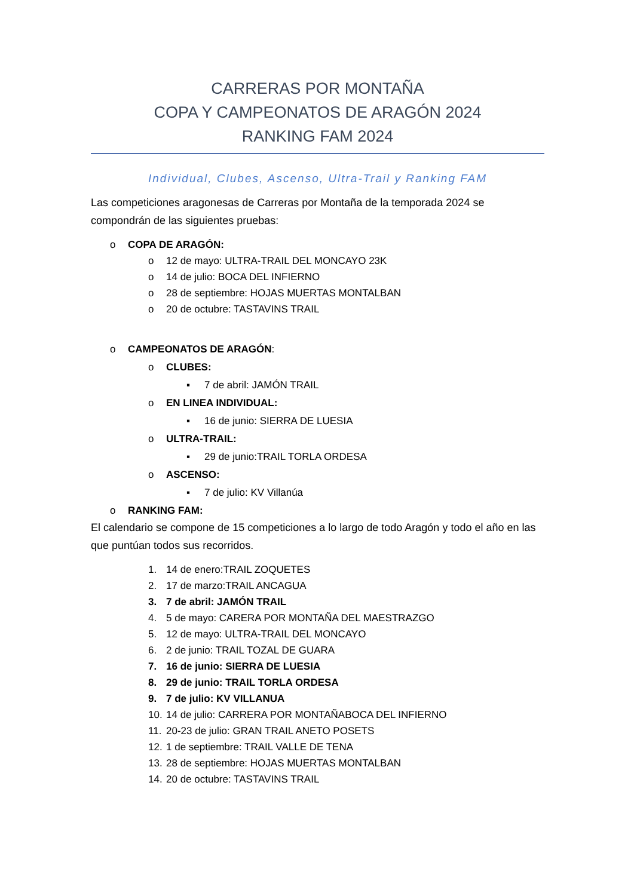CARRERAS POR MONTAÑA
COPA Y CAMPEONATOS DE ARAGÓN 2024
RANKING FAM 2024
Individual, Clubes, Ascenso, Ultra-Trail y Ranking FAM
Las competiciones aragonesas de Carreras por Montaña de la temporada 2024 se compondrán de las siguientes pruebas:
o COPA DE ARAGÓN:
o 12 de mayo: ULTRA-TRAIL DEL MONCAYO 23K
o 14 de julio: BOCA DEL INFIERNO
o 28 de septiembre: HOJAS MUERTAS MONTALBAN
o 20 de octubre: TASTAVINS TRAIL
o CAMPEONATOS DE ARAGÓN:
o CLUBES:
▪ 7 de abril: JAMÓN TRAIL
o EN LINEA INDIVIDUAL:
▪ 16 de junio: SIERRA DE LUESIA
o ULTRA-TRAIL:
▪ 29 de junio:TRAIL TORLA ORDESA
o ASCENSO:
▪ 7 de julio: KV Villanúa
o RANKING FAM:
El calendario se compone de 15 competiciones a lo largo de todo Aragón y todo el año en las que puntúan todos sus recorridos.
1. 14 de enero:TRAIL ZOQUETES
2. 17 de marzo:TRAIL ANCAGUA
3. 7 de abril: JAMÓN TRAIL
4. 5 de mayo: CARERA POR MONTAÑA DEL MAESTRAZGO
5. 12 de mayo: ULTRA-TRAIL DEL MONCAYO
6. 2 de junio: TRAIL TOZAL DE GUARA
7. 16 de junio: SIERRA DE LUESIA
8. 29 de junio: TRAIL TORLA ORDESA
9. 7 de julio: KV VILLANUA
10. 14 de julio: CARRERA POR MONTAÑABOCA DEL INFIERNO
11. 20-23 de julio: GRAN TRAIL ANETO POSETS
12. 1 de septiembre: TRAIL VALLE DE TENA
13. 28 de septiembre: HOJAS MUERTAS MONTALBAN
14. 20 de octubre: TASTAVINS TRAIL